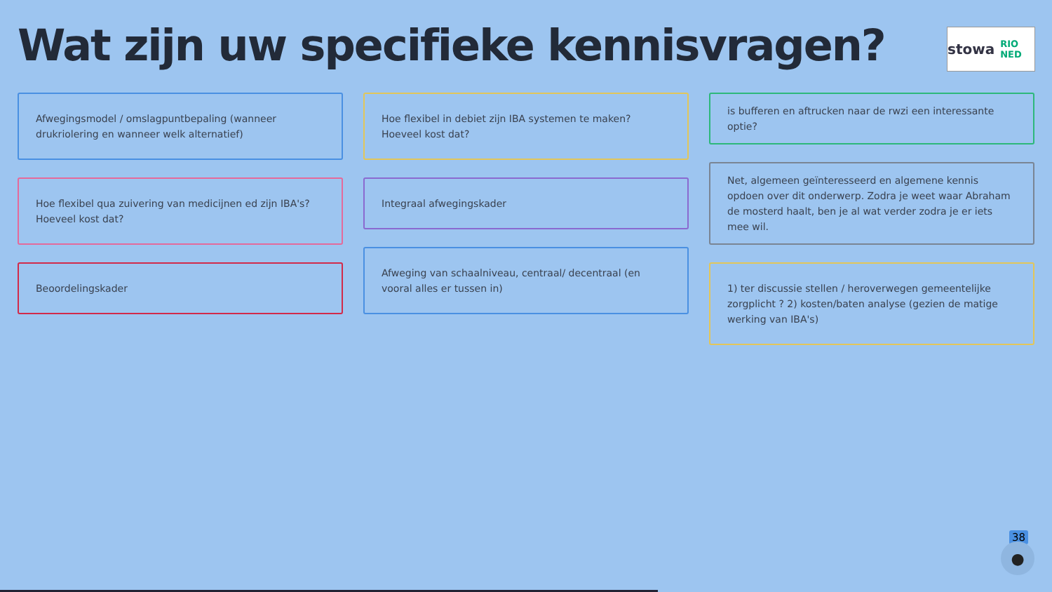Wat zijn uw specifieke kennisvragen?
stowa RIO NED
Afwegingsmodel / omslagpuntbepaling (wanneer drukriolering en wanneer welk alternatief)
Hoe flexibel qua zuivering van medicijnen ed zijn IBA's? Hoeveel kost dat?
Beoordelingskader
Hoe flexibel in debiet zijn IBA systemen te maken?Hoeveel kost dat?
Integraal afwegingskader
Afweging van schaalniveau, centraal/ decentraal (en vooral alles er tussen in)
is bufferen en aftrucken naar de rwzi een interessante optie?
Net, algemeen geïnteresseerd en algemene kennis opdoen over dit onderwerp. Zodra je weet waar Abraham de mosterd haalt, ben je al wat verder zodra je er iets mee wil.
1) ter discussie stellen / heroverwegen gemeentelijke zorgplicht ? 2) kosten/baten analyse (gezien de matige werking van IBA's)
38
●